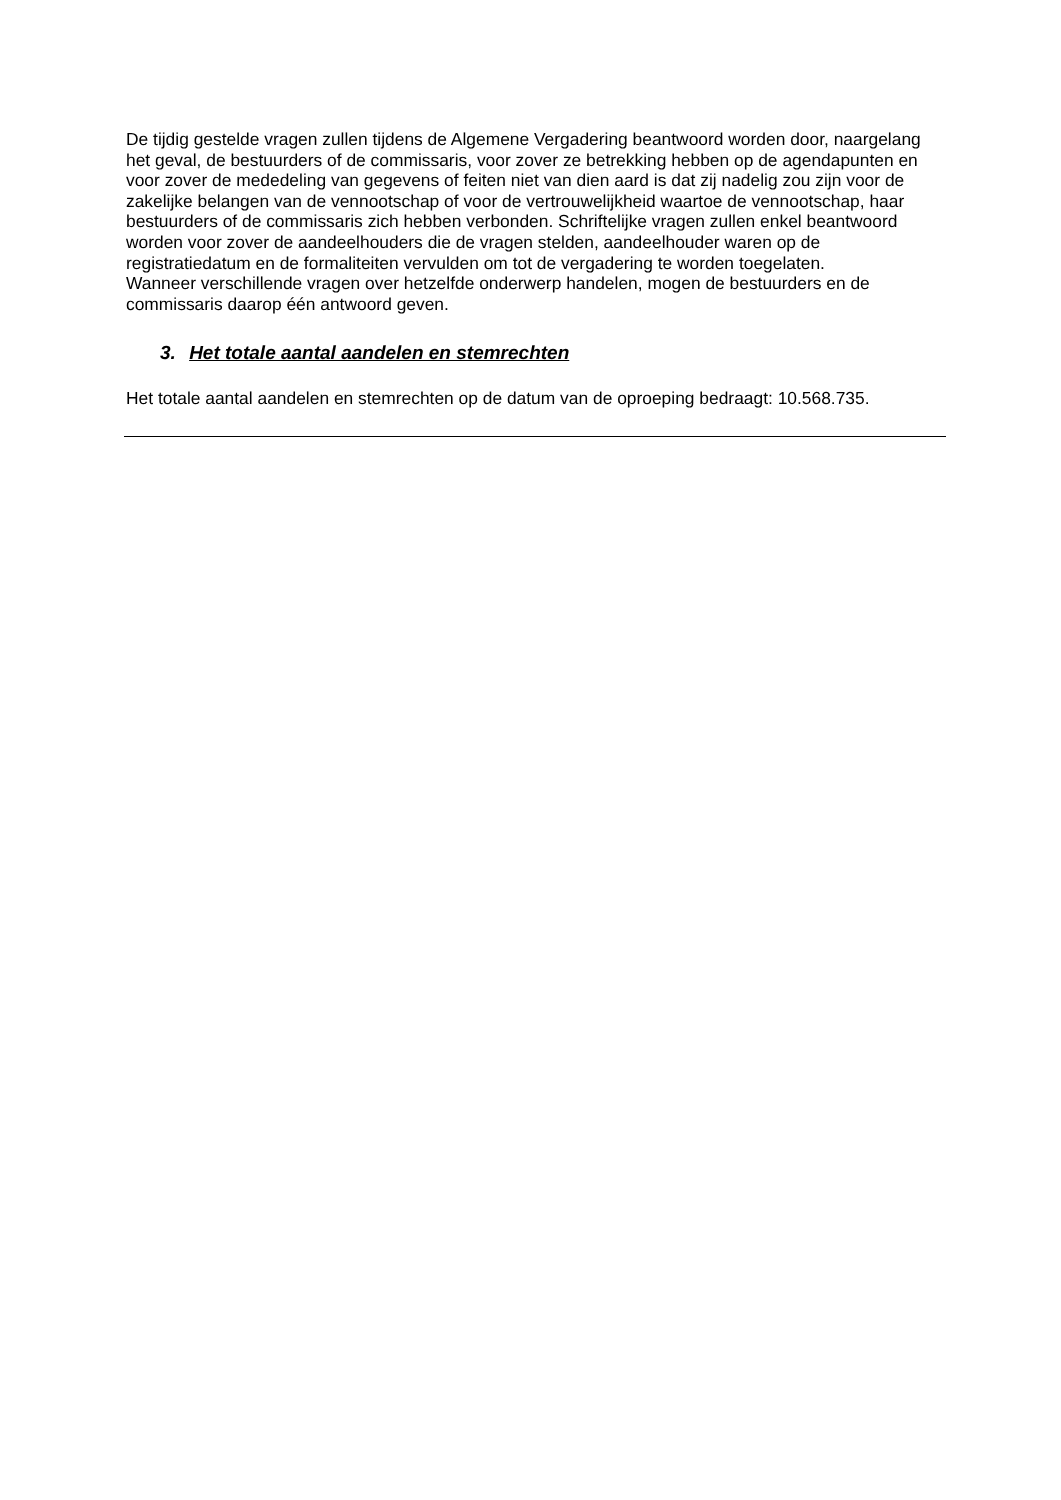De tijdig gestelde vragen zullen tijdens de Algemene Vergadering beantwoord worden door, naargelang het geval, de bestuurders of de commissaris, voor zover ze betrekking hebben op de agendapunten en voor zover de mededeling van gegevens of feiten niet van dien aard is dat zij nadelig zou zijn voor de zakelijke belangen van de vennootschap of voor de vertrouwelijkheid waartoe de vennootschap, haar bestuurders of de commissaris zich hebben verbonden. Schriftelijke vragen zullen enkel beantwoord worden voor zover de aandeelhouders die de vragen stelden, aandeelhouder waren op de registratiedatum en de formaliteiten vervulden om tot de vergadering te worden toegelaten.
Wanneer verschillende vragen over hetzelfde onderwerp handelen, mogen de bestuurders en de commissaris daarop één antwoord geven.
3. Het totale aantal aandelen en stemrechten
Het totale aantal aandelen en stemrechten op de datum van de oproeping bedraagt: 10.568.735.